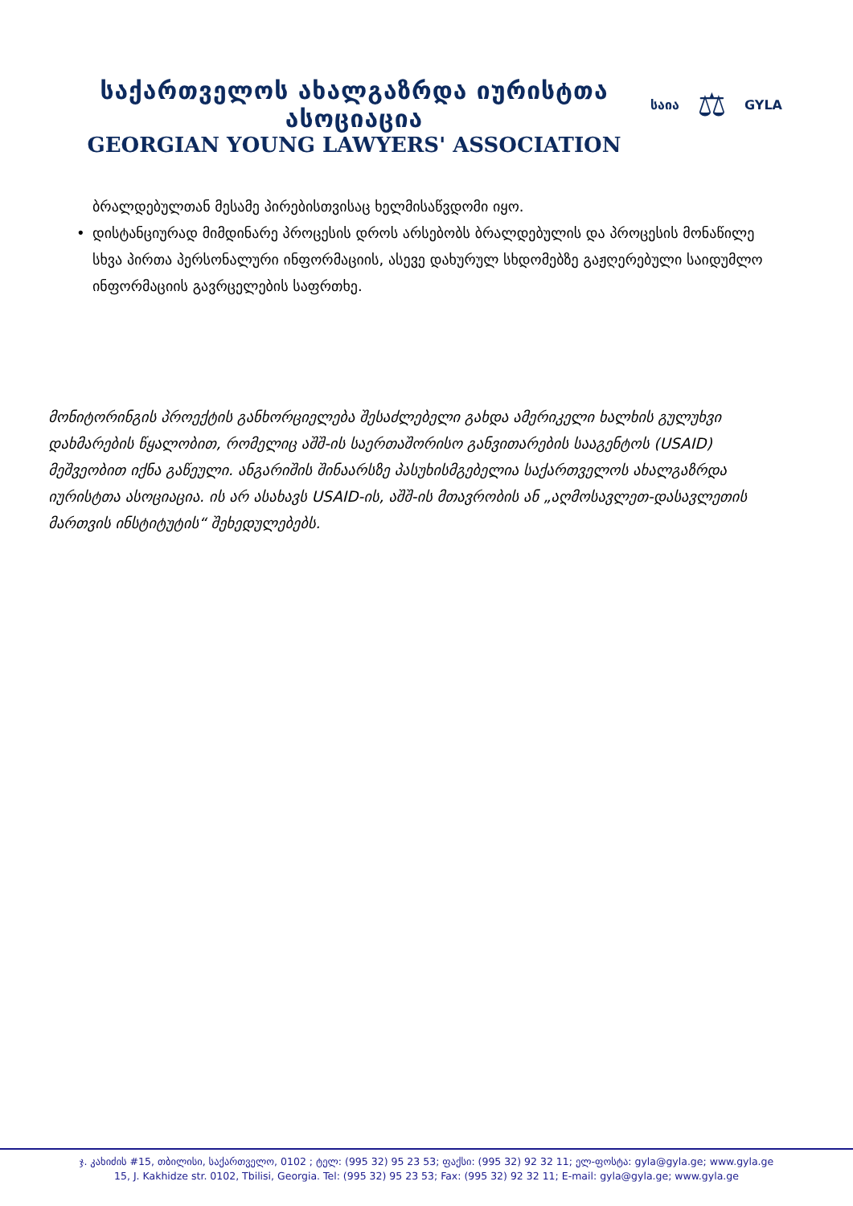საქართველოს ახალგაზრდა იურისტთა ასოციაცია
GEORGIAN YOUNG LAWYERS' ASSOCIATION
საია ⚖ GYLA
ბრალდებულთან მესამე პირებისთვისაც ხელმისაწვდომი იყო.
• დისტანციურად მიმდინარე პროცესის დროს არსებობს ბრალდებულის და პროცესის მონაწილე სხვა პირთა პერსონალური ინფორმაციის, ასევე დახურულ სხდომებზე გაჟღერებული საიდუმლო ინფორმაციის გავრცელების საფრთხე.
მონიტორინგის პროექტის განხორციელება შესაძლებელი გახდა ამერიკელი ხალხის გულუხვი დახმარების წყალობით, რომელიც აშშ-ის საერთაშორისო განვითარების სააგენტოს (USAID) მეშვეობით იქნა გაწეული. ანგარიშის შინაარსზე პასუხისმგებელია საქართველოს ახალგაზრდა იურისტთა ასოციაცია. ის არ ასახავს USAID-ის, აშშ-ის მთავრობის ან „აღმოსავლეთ-დასავლეთის მართვის ინსტიტუტის“ შეხედულებებს.
ჯ. კახიძის #15, თბილისი, საქართველო, 0102 ; ტელ: (995 32) 95 23 53; ფაქსი: (995 32) 92 32 11; ელ-ფოსტა: gyla@gyla.ge; www.gyla.ge
15, J. Kakhidze str. 0102, Tbilisi, Georgia. Tel: (995 32) 95 23 53; Fax: (995 32) 92 32 11; E-mail: gyla@gyla.ge; www.gyla.ge